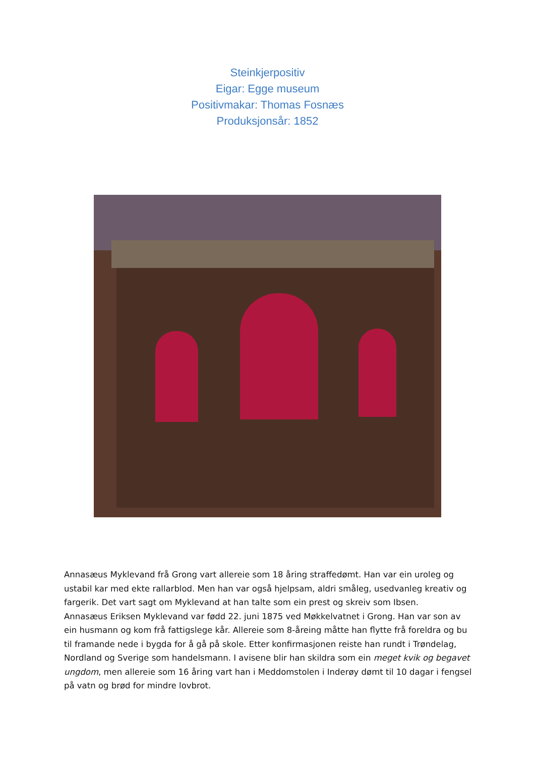Steinkjerpositiv
Eigar: Egge museum
Positivmakar: Thomas Fosnæs
Produksjonsår: 1852
Annasæus Myklevand frå Grong vart allereie som 18 åring straffedømt. Han var ein uroleg og ustabil kar med ekte rallarblod. Men han var også hjelpsam, aldri småleg, usedvanleg kreativ og fargerik. Det vart sagt om Myklevand at han talte som ein prest og skreiv som Ibsen.
Annasæus Eriksen Myklevand var fødd 22. juni 1875 ved Møkkelvatnet i Grong. Han var son av ein husmann og kom frå fattigslege kår. Allereie som 8-åreing måtte han flytte frå foreldra og bu til framande nede i bygda for å gå på skole. Etter konfirmasjonen reiste han rundt i Trøndelag, Nordland og Sverige som handelsmann. I avisene blir han skildra som ein meget kvik og begavet ungdom, men allereie som 16 åring vart han i Meddomstolen i Inderøy dømt til 10 dagar i fengsel på vatn og brød for mindre lovbrot.